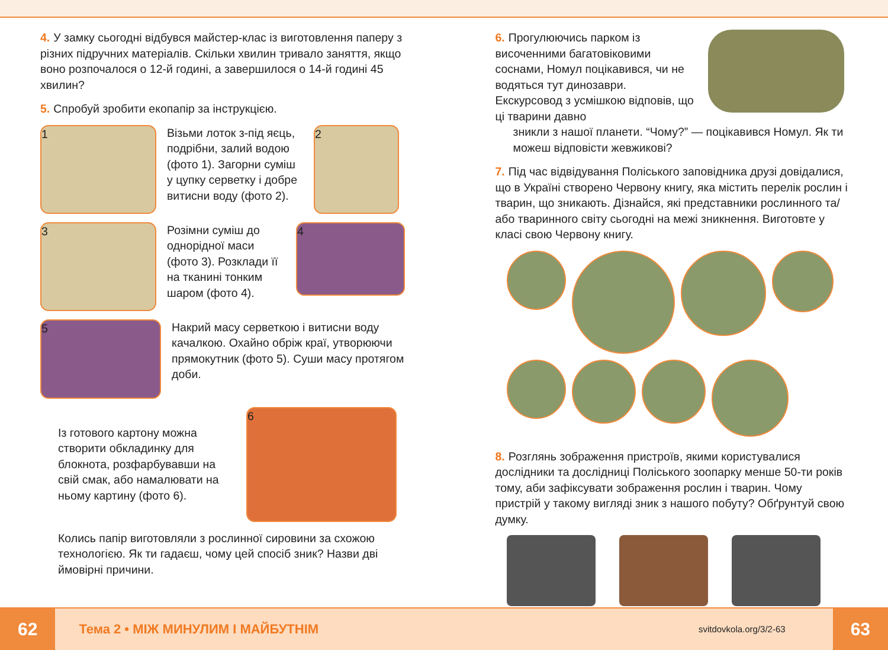4. У замку сьогодні відбувся майстер-клас із виготовлення паперу з різних підручних матеріалів. Скільки хвилин тривало заняття, якщо воно розпочалося о 12-й годині, а завершилося о 14-й годині 45 хвилин?
5. Спробуй зробити екопапір за інструкцією.
1
Візьми лоток з-під яєць, подрібни, залий водою (фото 1). Загорни суміш у цупку серветку і добре витисни воду (фото 2).
2
3
Розімни суміш до однорідної маси (фото 3). Розклади її на тканині тонким шаром (фото 4).
4
5
Накрий масу серветкою і витисни воду качалкою. Охайно обріж краї, утворюючи прямокутник (фото 5). Суши масу протягом доби.
Із готового картону можна створити обкладинку для блокнота, розфарбувавши на свій смак, або намалювати на ньому картину (фото 6).
6
Колись папір виготовляли з рослинної сировини за схожою технологією. Як ти гадаєш, чому цей спосіб зник? Назви дві ймовірні причини.
6. Прогулюючись парком із височенними багатовіковими соснами, Номул поцікавився, чи не водяться тут динозаври. Екскурсовод з усмішкою відповів, що ці тварини давно
зникли з нашої планети. “Чому?” — поцікавився Номул. Як ти можеш відповісти жевжикові?
7. Під час відвідування Поліського заповідника друзі довідалися, що в Україні створено Червону книгу, яка містить перелік рослин і тварин, що зникають. Дізнайся, які представники рослинного та/або тваринного світу сьогодні на межі зникнення. Виготовте у класі свою Червону книгу.
8. Розглянь зображення пристроїв, якими користувалися дослідники та дослідниці Поліського зоопарку менше 50-ти років тому, аби зафіксувати зображення рослин і тварин. Чому пристрій у такому вигляді зник з нашого побуту? Обґрунтуй свою думку.
62
Тема 2 • МІЖ МИНУЛИМ І МАЙБУТНІМ
svitdovkola.org/3/2-63
63